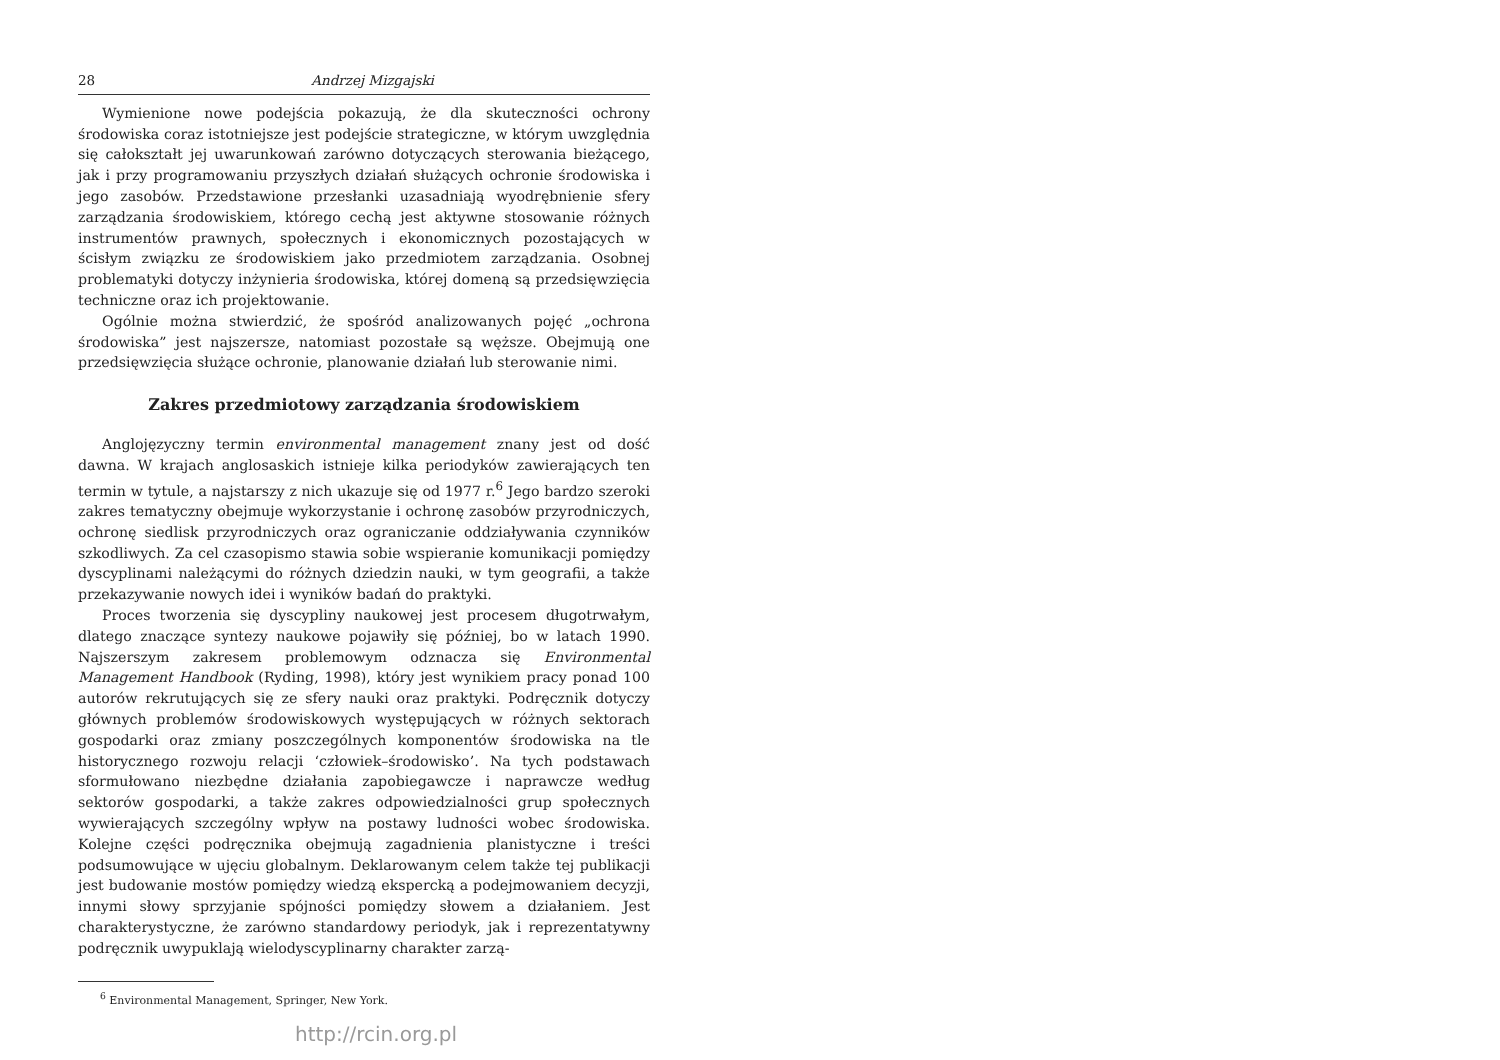28 Andrzej Mizgajski
Wymienione nowe podejścia pokazują, że dla skuteczności ochrony środowiska coraz istotniejsze jest podejście strategiczne, w którym uwzględnia się całokształt jej uwarunkowań zarówno dotyczących sterowania bieżącego, jak i przy programowaniu przyszłych działań służących ochronie środowiska i jego zasobów. Przedstawione przesłanki uzasadniają wyodrębnienie sfery zarządzania środowiskiem, którego cechą jest aktywne stosowanie różnych instrumentów prawnych, społecznych i ekonomicznych pozostających w ścisłym związku ze środowiskiem jako przedmiotem zarządzania. Osobnej problematyki dotyczy inżynieria środowiska, której domeną są przedsięwzięcia techniczne oraz ich projektowanie.
Ogólnie można stwierdzić, że spośród analizowanych pojęć „ochrona środowiska” jest najszersze, natomiast pozostałe są węższe. Obejmują one przedsięwzięcia służące ochronie, planowanie działań lub sterowanie nimi.
Zakres przedmiotowy zarządzania środowiskiem
Anglojęzyczny termin environmental management znany jest od dość dawna. W krajach anglosaskich istnieje kilka periodyków zawierających ten termin w tytule, a najstarszy z nich ukazuje się od 1977 r.<sup>6</sup> Jego bardzo szeroki zakres tematyczny obejmuje wykorzystanie i ochronę zasobów przyrodniczych, ochronę siedlisk przyrodniczych oraz ograniczanie oddziaływania czynników szkodliwych. Za cel czasopismo stawia sobie wspieranie komunikacji pomiędzy dyscyplinami należącymi do różnych dziedzin nauki, w tym geografii, a także przekazywanie nowych idei i wyników badań do praktyki.
Proces tworzenia się dyscypliny naukowej jest procesem długotrwałym, dlatego znaczące syntezy naukowe pojawiły się później, bo w latach 1990. Najszerszym zakresem problemowym odznacza się Environmental Management Handbook (Ryding, 1998), który jest wynikiem pracy ponad 100 autorów rekrutujących się ze sfery nauki oraz praktyki. Podręcznik dotyczy głównych problemów środowiskowych występujących w różnych sektorach gospodarki oraz zmiany poszczególnych komponentów środowiska na tle historycznego rozwoju relacji ‘człowiek–środowisko’. Na tych podstawach sformułowano niezbędne działania zapobiegawcze i naprawcze według sektorów gospodarki, a także zakres odpowiedzialności grup społecznych wywierających szczególny wpływ na postawy ludności wobec środowiska. Kolejne części podręcznika obejmują zagadnienia planistyczne i treści podsumowujące w ujęciu globalnym. Deklarowanym celem także tej publikacji jest budowanie mostów pomiędzy wiedzą ekspercką a podejmowaniem decyzji, innymi słowy sprzyjanie spójności pomiędzy słowem a działaniem. Jest charakterystyczne, że zarówno standardowy periodyk, jak i reprezentatywny podręcznik uwypuklają wielodyscyplinarny charakter zarzą-
<sup>6</sup> Environmental Management, Springer, New York.
http://rcin.org.pl